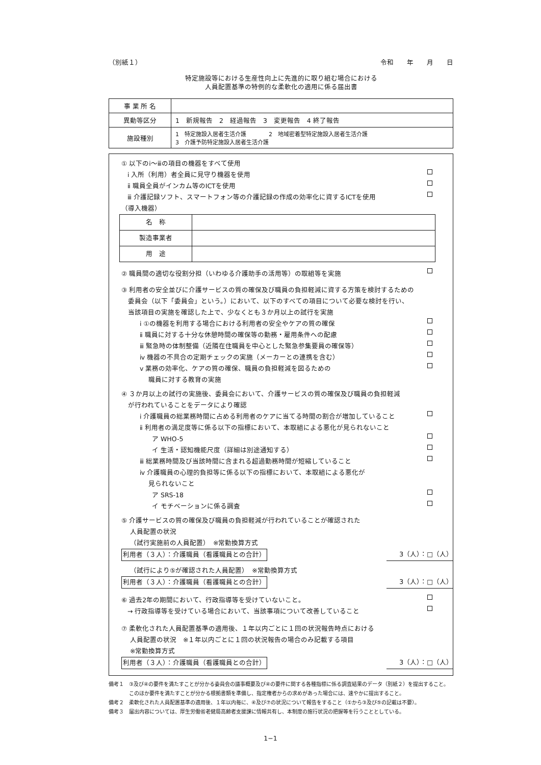（別紙１） 令和　　年　　月　　日
特定施設等における生産性向上に先進的に取り組む場合における
人員配置基準の特例的な柔軟化の適用に係る届出書
| 事 業 所 名 | |
| 異動等区分 | 1 新規報告 2 経過報告 3 変更報告 4 終了報告 |
| 施設種別 | 1 特定施設入居者生活介護 2 地域密着型特定施設入居者生活介護 3 介護予防特定施設入居者生活介護 |
① 以下のⅰ～ⅲの項目の機器をすべて使用
ⅰ 入所（利用）者全員に見守り機器を使用
ⅱ 職員全員がインカム等のICTを使用
ⅲ 介護記録ソフト、スマートフォン等の介護記録の作成の効率化に資するICTを使用
（導入機器）
| 名 称 | |
| 製造事業者 | |
| 用 途 | |
② 職員間の適切な役割分担（いわゆる介護助手の活用等）の取組等を実施
③ 利用者の安全並びに介護サービスの質の確保及び職員の負担軽減に資する方策を検討するための
　委員会（以下「委員会」という。）において、以下のすべての項目について必要な検討を行い、
　当該項目の実施を確認した上で、少なくとも３か月以上の試行を実施
ⅰ ①の機器を利用する場合における利用者の安全やケアの質の確保
ⅱ 職員に対する十分な休憩時間の確保等の勤務・雇用条件への配慮
ⅲ 緊急時の体制整備（近隣在住職員を中心とした緊急参集要員の確保等）
ⅳ 機器の不具合の定期チェックの実施（メーカーとの連携を含む）
ⅴ 業務の効率化、ケアの質の確保、職員の負担軽減を図るための
　 職員に対する教育の実施
④ ３か月以上の試行の実施後、委員会において、介護サービスの質の確保及び職員の負担軽減
　が行われていることをデータにより確認
ⅰ 介護職員の総業務時間に占める利用者のケアに当てる時間の割合が増加していること
ⅱ 利用者の満足度等に係る以下の指標において、本取組による悪化が見られないこと
ア WHO-5
イ 生活・認知機能尺度（詳細は別途通知する）
ⅲ 総業務時間及び当該時間に含まれる超過勤務時間が短縮していること
ⅳ 介護職員の心理的負担等に係る以下の指標において、本取組による悪化が
　 見られないこと
ア SRS-18
イ モチベーションに係る調査
⑤ 介護サービスの質の確保及び職員の負担軽減が行われていることが確認された
　 人員配置の状況
　 （試行実施前の人員配置）　※常勤換算方式
利用者（３人）：介護職員（看護職員との合計） 3（人）：□（人）
　 （試行により⑤が確認された人員配置）　※常勤換算方式
利用者（３人）：介護職員（看護職員との合計） 3（人）：□（人）
⑥ 過去2年の期間において、行政指導等を受けていないこと。
→ 行政指導等を受けている場合において、当該事項について改善していること
⑦ 柔軟化された人員配置基準の適用後、１年以内ごとに１回の状況報告時点における
　 人員配置の状況　※１年以内ごとに１回の状況報告の場合のみ記載する項目
　 ※常勤換算方式
利用者（３人）：介護職員（看護職員との合計） 3（人）：□（人）
備考１　③及び④の要件を満たすことが分かる委員会の議事概要及び④の要件に関する各種指標に係る調査結果のデータ（別紙２）を提出すること。
　　　　このほか要件を満たすことが分かる根拠書類を準備し、指定権者からの求めがあった場合には、速やかに提出すること。
備考２　柔軟化された人員配置基準の適用後、１年以内毎に、④及び⑦の状況について報告をすること（①から③及び⑤の記載は不要）。
備考３　届出内容については、厚生労働省老健局高齢者支援課に情報共有し、本制度の施行状況の把握等を行うこととしている。
1−1